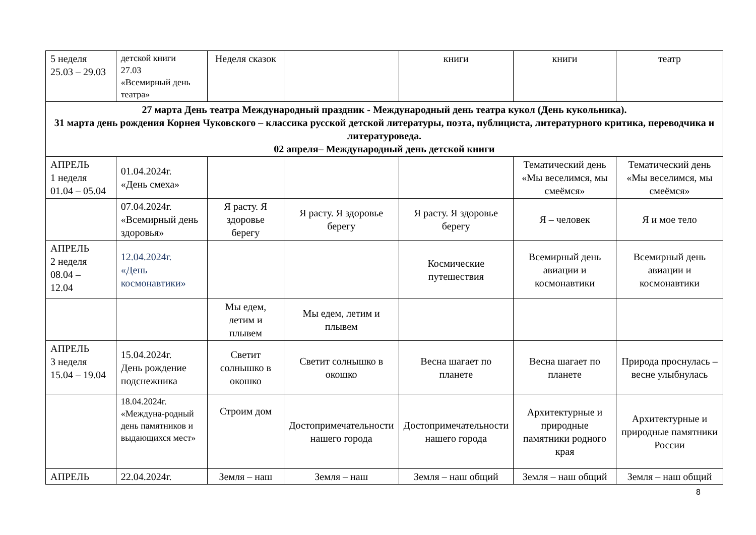| 5 неделя 25.03 – 29.03 | детской книги 27.03 «Всемирный день театра» | Неделя сказок | | книги | книги | театр |
| 27 марта День театра Международный праздник - Международный день театра кукол (День кукольника). 31 марта день рождения Корнея Чуковского – классика русской детской литературы, поэта, публициста, литературного критика, переводчика и литературоведа. 02 апреля– Международный день детской книги | | | | | | |
| АПРЕЛЬ 1 неделя 01.04 – 05.04 | 01.04.2024г. «День смеха» | | | | Тематический день «Мы веселимся, мы смеёмся» | Тематический день «Мы веселимся, мы смеёмся» |
| | 07.04.2024г. «Всемирный день здоровья» | Я расту. Я здоровье берегу | Я расту. Я здоровье берегу | Я расту. Я здоровье берегу | Я – человек | Я и мое тело |
| АПРЕЛЬ 2 неделя 08.04 – 12.04 | 12.04.2024г. «День космонавтики» | | | Космические путешествия | Всемирный день авиации и космонавтики | Всемирный день авиации и космонавтики |
| | | Мы едем, летим и плывем | Мы едем, летим и плывем | | | |
| АПРЕЛЬ 3 неделя 15.04 – 19.04 | 15.04.2024г. День рождение подснежника | Светит солнышко в окошко | Светит солнышко в окошко | Весна шагает по планете | Весна шагает по планете | Природа проснулась – весне улыбнулась |
| | 18.04.2024г. «Междуна-родный день памятников и выдающихся мест» | Строим дом | Достопримечательности нашего города | Достопримечательности нашего города | Архитектурные и природные памятники родного края | Архитектурные и природные памятники России |
| АПРЕЛЬ | 22.04.2024г. | Земля – наш | Земля – наш | Земля – наш общий | Земля – наш общий | Земля – наш общий |
8